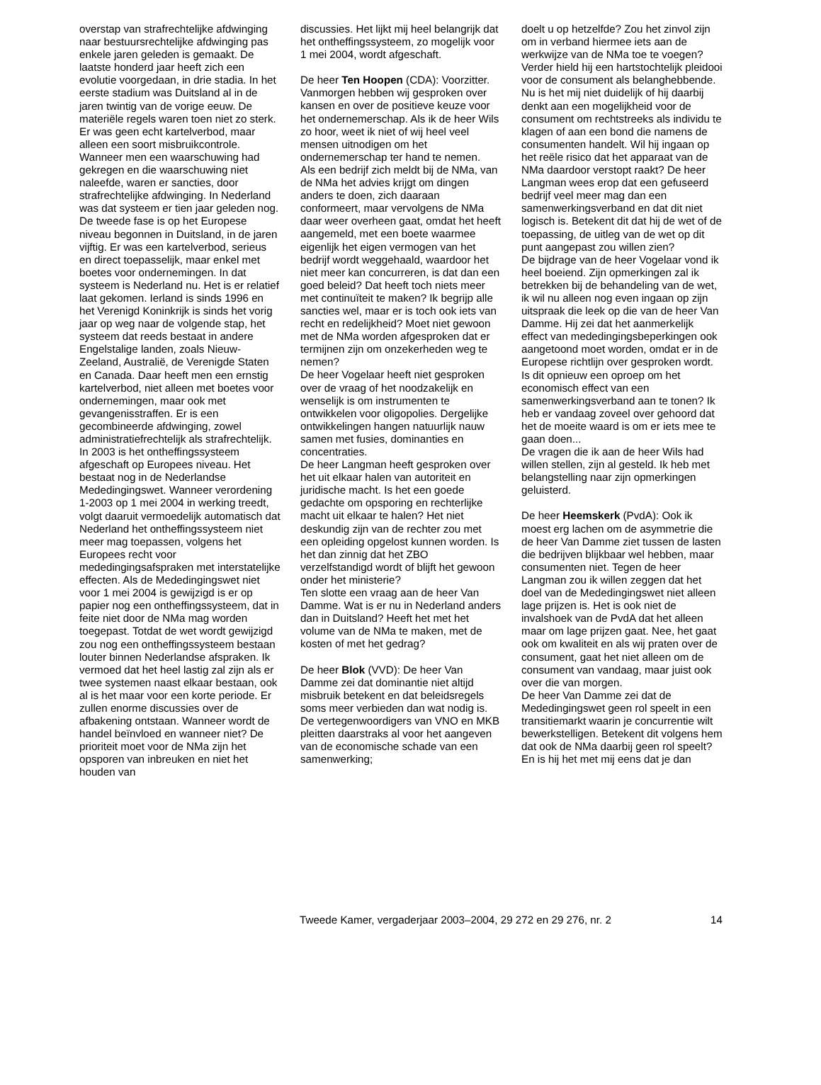overstap van strafrechtelijke afdwinging naar bestuursrechtelijke afdwinging pas enkele jaren geleden is gemaakt. De laatste honderd jaar heeft zich een evolutie voorgedaan, in drie stadia. In het eerste stadium was Duitsland al in de jaren twintig van de vorige eeuw. De materiële regels waren toen niet zo sterk. Er was geen echt kartelverbod, maar alleen een soort misbruikcontrole. Wanneer men een waarschuwing had gekregen en die waarschuwing niet naleefde, waren er sancties, door strafrechtelijke afdwinging. In Nederland was dat systeem er tien jaar geleden nog. De tweede fase is op het Europese niveau begonnen in Duitsland, in de jaren vijftig. Er was een kartelverbod, serieus en direct toepasselijk, maar enkel met boetes voor ondernemingen. In dat systeem is Nederland nu. Het is er relatief laat gekomen. Ierland is sinds 1996 en het Verenigd Koninkrijk is sinds het vorig jaar op weg naar de volgende stap, het systeem dat reeds bestaat in andere Engelstalige landen, zoals Nieuw-Zeeland, Australië, de Verenigde Staten en Canada. Daar heeft men een ernstig kartelverbod, niet alleen met boetes voor ondernemingen, maar ook met gevangenisstraffen. Er is een gecombineerde afdwinging, zowel administratiefrechtelijk als strafrechtelijk.
In 2003 is het ontheffingssysteem afgeschaft op Europees niveau. Het bestaat nog in de Nederlandse Mededingingswet. Wanneer verordening 1-2003 op 1 mei 2004 in werking treedt, volgt daaruit vermoedelijk automatisch dat Nederland het ontheffingssysteem niet meer mag toepassen, volgens het Europees recht voor mededingingsafspraken met interstatelijke effecten. Als de Mededingingswet niet voor 1 mei 2004 is gewijzigd is er op papier nog een ontheffingssysteem, dat in feite niet door de NMa mag worden toegepast. Totdat de wet wordt gewijzigd zou nog een ontheffingssysteem bestaan louter binnen Nederlandse afspraken. Ik vermoed dat het heel lastig zal zijn als er twee systemen naast elkaar bestaan, ook al is het maar voor een korte periode. Er zullen enorme discussies over de afbakening ontstaan. Wanneer wordt de handel beïnvloed en wanneer niet? De prioriteit moet voor de NMa zijn het opsporen van inbreuken en niet het houden van
discussies. Het lijkt mij heel belangrijk dat het ontheffingssysteem, zo mogelijk voor 1 mei 2004, wordt afgeschaft.
De heer Ten Hoopen (CDA): Voorzitter. Vanmorgen hebben wij gesproken over kansen en over de positieve keuze voor het ondernemerschap. Als ik de heer Wils zo hoor, weet ik niet of wij heel veel mensen uitnodigen om het ondernemerschap ter hand te nemen.
Als een bedrijf zich meldt bij de NMa, van de NMa het advies krijgt om dingen anders te doen, zich daaraan conformeert, maar vervolgens de NMa daar weer overheen gaat, omdat het heeft aangemeld, met een boete waarmee eigenlijk het eigen vermogen van het bedrijf wordt weggehaald, waardoor het niet meer kan concurreren, is dat dan een goed beleid? Dat heeft toch niets meer met continuïteit te maken? Ik begrijp alle sancties wel, maar er is toch ook iets van recht en redelijkheid? Moet niet gewoon met de NMa worden afgesproken dat er termijnen zijn om onzekerheden weg te nemen?
De heer Vogelaar heeft niet gesproken over de vraag of het noodzakelijk en wenselijk is om instrumenten te ontwikkelen voor oligopolies. Dergelijke ontwikkelingen hangen natuurlijk nauw samen met fusies, dominanties en concentraties.
De heer Langman heeft gesproken over het uit elkaar halen van autoriteit en juridische macht. Is het een goede gedachte om opsporing en rechterlijke macht uit elkaar te halen? Het niet deskundig zijn van de rechter zou met een opleiding opgelost kunnen worden. Is het dan zinnig dat het ZBO verzelfstandigd wordt of blijft het gewoon onder het ministerie?
Ten slotte een vraag aan de heer Van Damme. Wat is er nu in Nederland anders dan in Duitsland? Heeft het met het volume van de NMa te maken, met de kosten of met het gedrag?
De heer Blok (VVD): De heer Van Damme zei dat dominantie niet altijd misbruik betekent en dat beleidsregels soms meer verbieden dan wat nodig is. De vertegenwoordigers van VNO en MKB pleitten daarstraks al voor het aangeven van de economische schade van een samenwerking;
doelt u op hetzelfde? Zou het zinvol zijn om in verband hiermee iets aan de werkwijze van de NMa toe te voegen?
Verder hield hij een hartstochtelijk pleidooi voor de consument als belanghebbende. Nu is het mij niet duidelijk of hij daarbij denkt aan een mogelijkheid voor de consument om rechtstreeks als individu te klagen of aan een bond die namens de consumenten handelt. Wil hij ingaan op het reële risico dat het apparaat van de NMa daardoor verstopt raakt? De heer Langman wees erop dat een gefuseerd bedrijf veel meer mag dan een samenwerkingsverband en dat dit niet logisch is. Betekent dit dat hij de wet of de toepassing, de uitleg van de wet op dit punt aangepast zou willen zien?
De bijdrage van de heer Vogelaar vond ik heel boeiend. Zijn opmerkingen zal ik betrekken bij de behandeling van de wet, ik wil nu alleen nog even ingaan op zijn uitspraak die leek op die van de heer Van Damme. Hij zei dat het aanmerkelijk effect van mededingingsbeperkingen ook aangetoond moet worden, omdat er in de Europese richtlijn over gesproken wordt. Is dit opnieuw een oproep om het economisch effect van een samenwerkingsverband aan te tonen? Ik heb er vandaag zoveel over gehoord dat het de moeite waard is om er iets mee te gaan doen...
De vragen die ik aan de heer Wils had willen stellen, zijn al gesteld. Ik heb met belangstelling naar zijn opmerkingen geluisterd.
De heer Heemskerk (PvdA): Ook ik moest erg lachen om de asymmetrie die de heer Van Damme ziet tussen de lasten die bedrijven blijkbaar wel hebben, maar consumenten niet. Tegen de heer Langman zou ik willen zeggen dat het doel van de Mededingingswet niet alleen lage prijzen is. Het is ook niet de invalshoek van de PvdA dat het alleen maar om lage prijzen gaat. Nee, het gaat ook om kwaliteit en als wij praten over de consument, gaat het niet alleen om de consument van vandaag, maar juist ook over die van morgen.
De heer Van Damme zei dat de Mededingingswet geen rol speelt in een transitiemarkt waarin je concurrentie wilt bewerkstelligen. Betekent dit volgens hem dat ook de NMa daarbij geen rol speelt? En is hij het met mij eens dat je dan
Tweede Kamer, vergaderjaar 2003–2004, 29 272 en 29 276, nr. 2 14